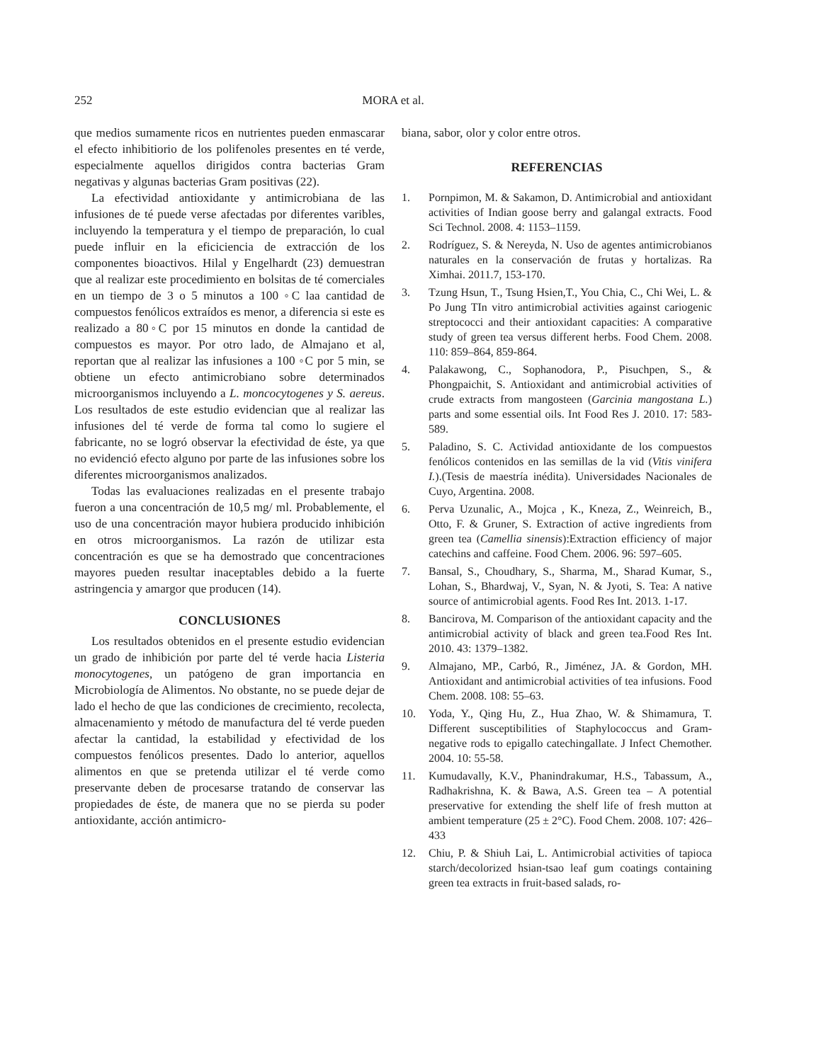252 MORA et al.
que medios sumamente ricos en nutrientes pueden enmascarar el efecto inhibitiorio de los polifenoles presentes en té verde, especialmente aquellos dirigidos contra bacterias Gram negativas y algunas bacterias Gram positivas (22).
La efectividad antioxidante y antimicrobiana de las infusiones de té puede verse afectadas por diferentes varibles, incluyendo la temperatura y el tiempo de preparación, lo cual puede influir en la eficiciencia de extracción de los componentes bioactivos. Hilal y Engelhardt (23) demuestran que al realizar este procedimiento en bolsitas de té comerciales en un tiempo de 3 o 5 minutos a 100 ◦C laa cantidad de compuestos fenólicos extraídos es menor, a diferencia si este es realizado a 80◦C por 15 minutos en donde la cantidad de compuestos es mayor. Por otro lado, de Almajano et al, reportan que al realizar las infusiones a 100 ◦C por 5 min, se obtiene un efecto antimicrobiano sobre determinados microorganismos incluyendo a L. moncocytogenes y S. aereus. Los resultados de este estudio evidencian que al realizar las infusiones del té verde de forma tal como lo sugiere el fabricante, no se logró observar la efectividad de éste, ya que no evidenció efecto alguno por parte de las infusiones sobre los diferentes microorganismos analizados.
Todas las evaluaciones realizadas en el presente trabajo fueron a una concentración de 10,5 mg/ ml. Probablemente, el uso de una concentración mayor hubiera producido inhibición en otros microorganismos. La razón de utilizar esta concentración es que se ha demostrado que concentraciones mayores pueden resultar inaceptables debido a la fuerte astringencia y amargor que producen (14).
CONCLUSIONES
Los resultados obtenidos en el presente estudio evidencian un grado de inhibición por parte del té verde hacia Listeria monocytogenes, un patógeno de gran importancia en Microbiología de Alimentos. No obstante, no se puede dejar de lado el hecho de que las condiciones de crecimiento, recolecta, almacenamiento y método de manufactura del té verde pueden afectar la cantidad, la estabilidad y efectividad de los compuestos fenólicos presentes. Dado lo anterior, aquellos alimentos en que se pretenda utilizar el té verde como preservante deben de procesarse tratando de conservar las propiedades de éste, de manera que no se pierda su poder antioxidante, acción antimicro-
biana, sabor, olor y color entre otros.
REFERENCIAS
1. Pornpimon, M. & Sakamon, D. Antimicrobial and antioxidant activities of Indian goose berry and galangal extracts. Food Sci Technol. 2008. 4: 1153–1159.
2. Rodríguez, S. & Nereyda, N. Uso de agentes antimicrobianos naturales en la conservación de frutas y hortalizas. Ra Ximhai. 2011.7, 153-170.
3. Tzung Hsun, T., Tsung Hsien,T., You Chia, C., Chi Wei, L. & Po Jung TIn vitro antimicrobial activities against cariogenic streptococci and their antioxidant capacities: A comparative study of green tea versus different herbs. Food Chem. 2008. 110: 859–864, 859-864.
4. Palakawong, C., Sophanodora, P., Pisuchpen, S., & Phongpaichit, S. Antioxidant and antimicrobial activities of crude extracts from mangosteen (Garcinia mangostana L.) parts and some essential oils. Int Food Res J. 2010. 17: 583-589.
5. Paladino, S. C. Actividad antioxidante de los compuestos fenólicos contenidos en las semillas de la vid (Vitis vinifera I.).(Tesis de maestría inédita). Universidades Nacionales de Cuyo, Argentina. 2008.
6. Perva Uzunalic, A., Mojca , K., Kneza, Z., Weinreich, B., Otto, F. & Gruner, S. Extraction of active ingredients from green tea (Camellia sinensis):Extraction efficiency of major catechins and caffeine. Food Chem. 2006. 96: 597–605.
7. Bansal, S., Choudhary, S., Sharma, M., Sharad Kumar, S., Lohan, S., Bhardwaj, V., Syan, N. & Jyoti, S. Tea: A native source of antimicrobial agents. Food Res Int. 2013. 1-17.
8. Bancirova, M. Comparison of the antioxidant capacity and the antimicrobial activity of black and green tea.Food Res Int. 2010. 43: 1379–1382.
9. Almajano, MP., Carbó, R., Jiménez, JA. & Gordon, MH. Antioxidant and antimicrobial activities of tea infusions. Food Chem. 2008. 108: 55–63.
10. Yoda, Y., Qing Hu, Z., Hua Zhao, W. & Shimamura, T. Different susceptibilities of Staphylococcus and Gram-negative rods to epigallo catechingallate. J Infect Chemother. 2004. 10: 55-58.
11. Kumudavally, K.V., Phanindrakumar, H.S., Tabassum, A., Radhakrishna, K. & Bawa, A.S. Green tea – A potential preservative for extending the shelf life of fresh mutton at ambient temperature (25 ± 2°C). Food Chem. 2008. 107: 426–433
12. Chiu, P. & Shiuh Lai, L. Antimicrobial activities of tapioca starch/decolorized hsian-tsao leaf gum coatings containing green tea extracts in fruit-based salads, ro-